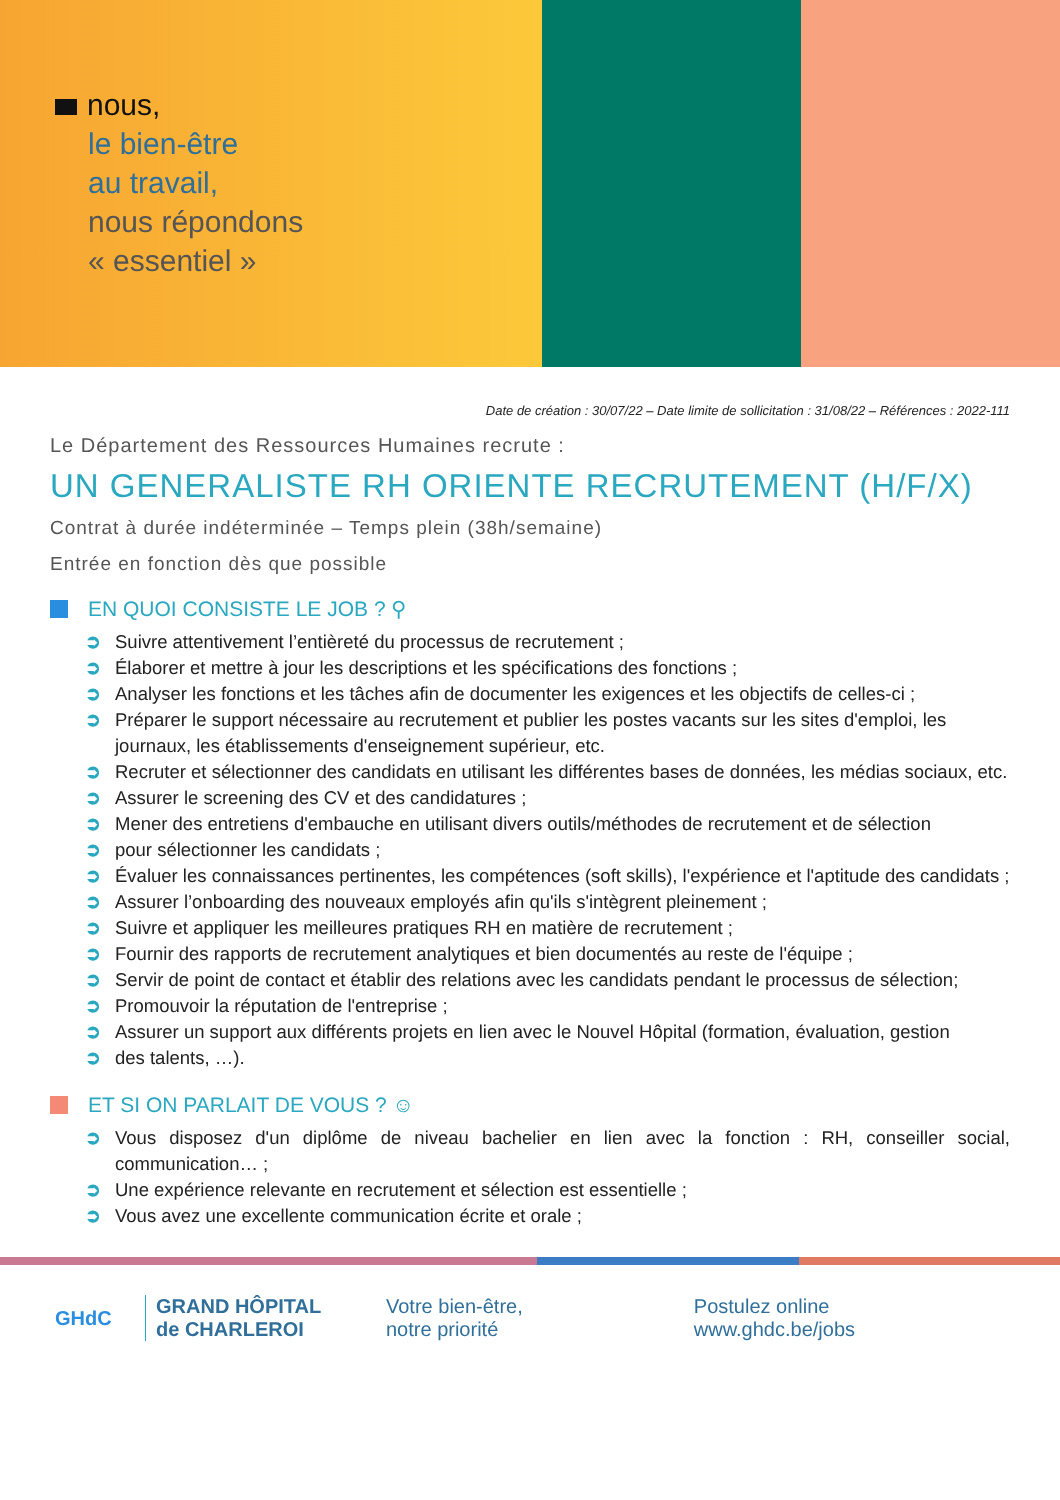nous,
le bien-être
au travail,
nous répondons
« essentiel »
Date de création : 30/07/22 – Date limite de sollicitation : 31/08/22 – Références : 2022-111
Le Département des Ressources Humaines recrute :
UN GENERALISTE RH ORIENTE RECRUTEMENT (H/F/X)
Contrat à durée indéterminée – Temps plein (38h/semaine)
Entrée en fonction dès que possible
EN QUOI CONSISTE LE JOB ? ⚲
➲ Suivre attentivement l’entièreté du processus de recrutement ;
➲ Élaborer et mettre à jour les descriptions et les spécifications des fonctions ;
➲ Analyser les fonctions et les tâches afin de documenter les exigences et les objectifs de celles-ci ;
➲ Préparer le support nécessaire au recrutement et publier les postes vacants sur les sites d'emploi, les journaux, les établissements d'enseignement supérieur, etc.
➲ Recruter et sélectionner des candidats en utilisant les différentes bases de données, les médias sociaux, etc.
➲ Assurer le screening des CV et des candidatures ;
➲ Mener des entretiens d'embauche en utilisant divers outils/méthodes de recrutement et de sélection
➲ pour sélectionner les candidats ;
➲ Évaluer les connaissances pertinentes, les compétences (soft skills), l'expérience et l'aptitude des candidats ;
➲ Assurer l’onboarding des nouveaux employés afin qu'ils s'intègrent pleinement ;
➲ Suivre et appliquer les meilleures pratiques RH en matière de recrutement ;
➲ Fournir des rapports de recrutement analytiques et bien documentés au reste de l'équipe ;
➲ Servir de point de contact et établir des relations avec les candidats pendant le processus de sélection;
➲ Promouvoir la réputation de l'entreprise ;
➲ Assurer un support aux différents projets en lien avec le Nouvel Hôpital (formation, évaluation, gestion
➲ des talents, …).
ET SI ON PARLAIT DE VOUS ? ☺
➲ Vous disposez d'un diplôme de niveau bachelier en lien avec la fonction : RH, conseiller social, communication… ;
➲ Une expérience relevante en recrutement et sélection est essentielle ;
➲ Vous avez une excellente communication écrite et orale ;
GHdC
GRAND HÔPITAL
de CHARLEROI
Votre bien-être,
notre priorité
Postulez online
www.ghdc.be/jobs